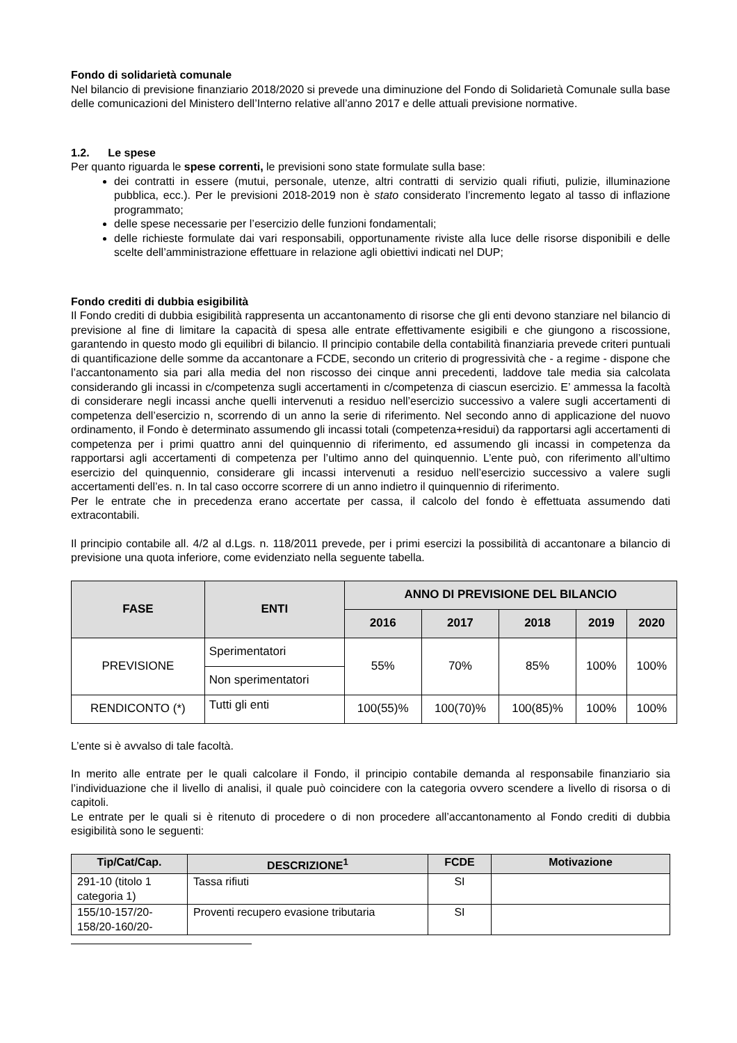Fondo di solidarietà comunale
Nel bilancio di previsione finanziario 2018/2020 si prevede una diminuzione del Fondo di Solidarietà Comunale sulla base delle comunicazioni del Ministero dell’Interno relative all’anno 2017 e delle attuali previsione normative.
1.2. Le spese
Per quanto riguarda le spese correnti, le previsioni sono state formulate sulla base:
dei contratti in essere (mutui, personale, utenze, altri contratti di servizio quali rifiuti, pulizie, illuminazione pubblica, ecc.). Per le previsioni 2018-2019 non è stato considerato l’incremento legato al tasso di inflazione programmato;
delle spese necessarie per l’esercizio delle funzioni fondamentali;
delle richieste formulate dai vari responsabili, opportunamente riviste alla luce delle risorse disponibili e delle scelte dell’amministrazione effettuare in relazione agli obiettivi indicati nel DUP;
Fondo crediti di dubbia esigibilità
Il Fondo crediti di dubbia esigibilità rappresenta un accantonamento di risorse che gli enti devono stanziare nel bilancio di previsione al fine di limitare la capacità di spesa alle entrate effettivamente esigibili e che giungono a riscossione, garantendo in questo modo gli equilibri di bilancio. Il principio contabile della contabilità finanziaria prevede criteri puntuali di quantificazione delle somme da accantonare a FCDE, secondo un criterio di progressività che - a regime - dispone che l’accantonamento sia pari alla media del non riscosso dei cinque anni precedenti, laddove tale media sia calcolata considerando gli incassi in c/competenza sugli accertamenti in c/competenza di ciascun esercizio. E’ ammessa la facoltà di considerare negli incassi anche quelli intervenuti a residuo nell’esercizio successivo a valere sugli accertamenti di competenza dell’esercizio n, scorrendo di un anno la serie di riferimento. Nel secondo anno di applicazione del nuovo ordinamento, il Fondo è determinato assumendo gli incassi totali (competenza+residui) da rapportarsi agli accertamenti di competenza per i primi quattro anni del quinquennio di riferimento, ed assumendo gli incassi in competenza da rapportarsi agli accertamenti di competenza per l’ultimo anno del quinquennio. L’ente può, con riferimento all’ultimo esercizio del quinquennio, considerare gli incassi intervenuti a residuo nell’esercizio successivo a valere sugli accertamenti dell’es. n. In tal caso occorre scorrere di un anno indietro il quinquennio di riferimento.
Per le entrate che in precedenza erano accertate per cassa, il calcolo del fondo è effettuata assumendo dati extracontabili.
Il principio contabile all. 4/2 al d.Lgs. n. 118/2011 prevede, per i primi esercizi la possibilità di accantonare a bilancio di previsione una quota inferiore, come evidenziato nella seguente tabella.
| FASE | ENTI | ANNO DI PREVISIONE DEL BILANCIO | | | | |
| --- | --- | --- | --- | --- | --- | --- |
| | | 2016 | 2017 | 2018 | 2019 | 2020 |
| PREVISIONE | Sperimentatori | 55% | 70% | 85% | 100% | 100% |
| | Non sperimentatori | | | | | |
| RENDICONTO (*) | Tutti gli enti | 100(55)% | 100(70)% | 100(85)% | 100% | 100% |
L’ente si è avvalso di tale facoltà.
In merito alle entrate per le quali calcolare il Fondo, il principio contabile demanda al responsabile finanziario sia l’individuazione che il livello di analisi, il quale può coincidere con la categoria ovvero scendere a livello di risorsa o di capitoli.
Le entrate per le quali si è ritenuto di procedere o di non procedere all’accantonamento al Fondo crediti di dubbia esigibilità sono le seguenti:
| Tip/Cat/Cap. | DESCRIZIONE<sup>1</sup> | FCDE | Motivazione |
| --- | --- | --- | --- |
| 291-10 (titolo 1 categoria 1) | Tassa rifiuti | SI | |
| 155/10-157/20-158/20-160/20- | Proventi recupero evasione tributaria | SI | |